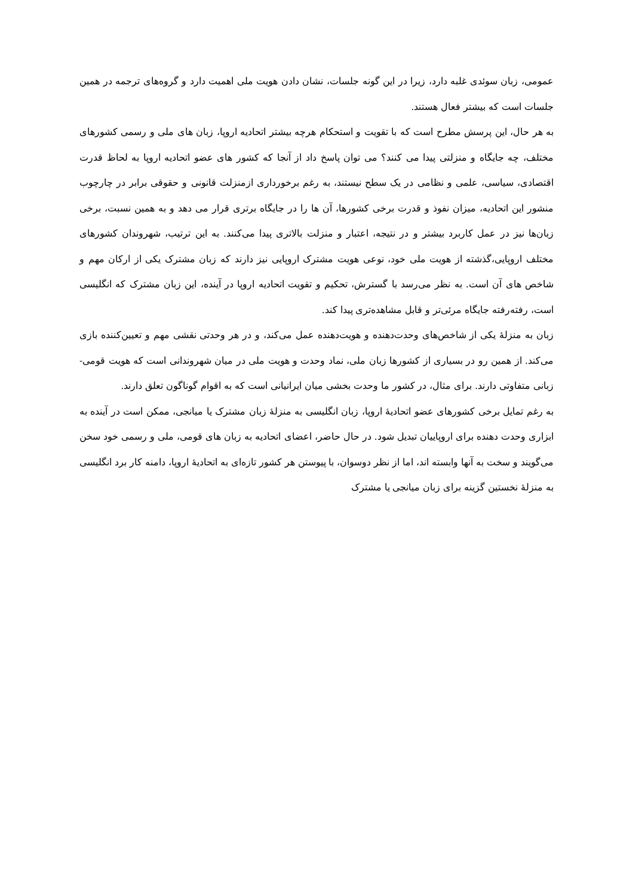عمومی، زبان سوئدی غلبه دارد، زیرا در این گونه جلسات، نشان دادن هویت ملی اهمیت دارد و گروه‌های ترجمه در همین جلسات است که بیشتر فعال هستند.
به هر حال، این پرسش مطرح است که با تقویت و استحکام هرچه بیشتر اتحادیه اروپا، زبان های ملی و رسمی کشورهای مختلف، چه جایگاه و منزلتی پیدا می کنند؟ می توان پاسخ داد از آنجا که کشور های عضو اتحادیه اروپا به لحاظ قدرت اقتصادی، سیاسی، علمی و نظامی در یک سطح نیستند، به رغم برخورداری ازمنزلت قانونی و حقوقی برابر در چارچوب منشور این اتحادیه، میزان نفوذ و قدرت برخی کشورها، آن ها را در جایگاه برتری قرار می دهد و به همین نسبت، برخی زبان‌ها نیز در عمل کاربرد بیشتر و در نتیجه، اعتبار و منزلت بالاتری پیدا می‌کنند. به این ترتیب، شهروندان کشورهای مختلف اروپایی،گذشته از هویت ملی خود، نوعی هویت مشترک اروپایی نیز دارند که زبان مشترک یکی از ارکان مهم و شاخص های آن است. به نظر می‌رسد با گسترش، تحکیم و تقویت اتحادیه اروپا در آینده، این زبان مشترک که انگلیسی است، رفته‌رفته جایگاه مرئی‌تر و قابل مشاهده‌تری پیدا کند.
زبان به منزلهٔ یکی از شاخص‌های وحدت‌دهنده و هویت‌دهنده عمل می‌کند، و در هر وحدتی نقشی مهم و تعیین‌کننده بازی می‌کند. از همین رو در بسیاری از کشورها زبان ملی، نماد وحدت و هویت ملی در میان شهروندانی است که هویت قومی- زبانی متفاوتی دارند. برای مثال، در کشور ما وحدت بخشی میان ایرانیانی است که به اقوام گوناگون تعلق دارند.
به رغم تمایل برخی کشورهای عضو اتحادیهٔ اروپا، زبان انگلیسی به منزلهٔ زبان مشترک یا میانجی، ممکن است در آینده به ابزاری وحدت دهنده برای اروپاییان تبدیل شود. در حال حاضر، اعضای اتحادیه به زبان های قومی، ملی و رسمی خود سخن می‌گویند و سخت به آنها وابسته اند، اما از نظر دوسوان، با پیوستن هر کشور تازه‌ای به اتحادیهٔ اروپا، دامنه کار برد انگلیسی به منزلهٔ نخستین گزینه برای زبان میانجی یا مشترک